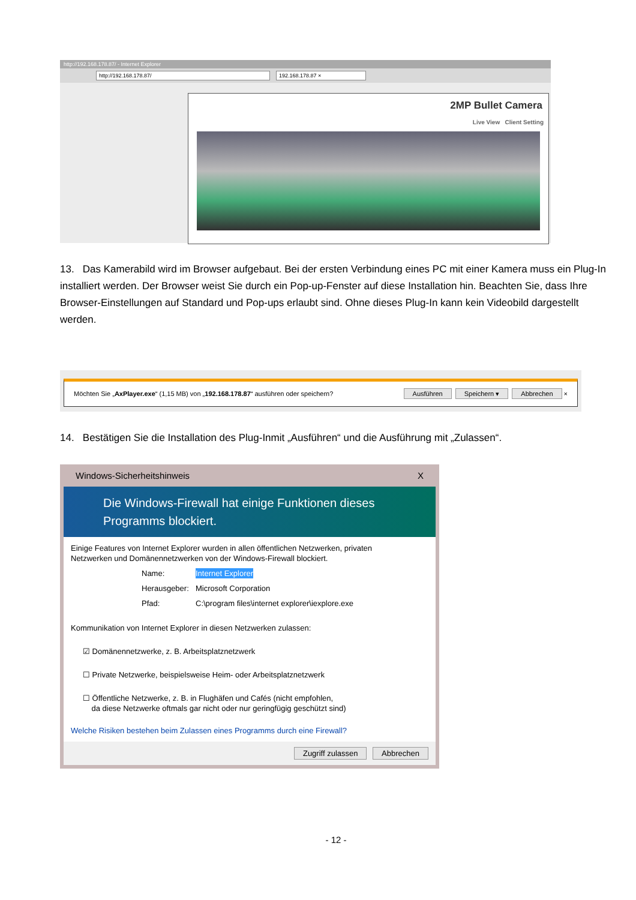http://192.168.178.87/ - Internet Explorer
http://192.168.178.87/ 192.168.178.87 ×
2MP Bullet Camera
Live View Client Setting
13. Das Kamerabild wird im Browser aufgebaut. Bei der ersten Verbindung eines PC mit einer Kamera muss ein Plug-In installiert werden. Der Browser weist Sie durch ein Pop-up-Fenster auf diese Installation hin. Beachten Sie, dass Ihre Browser-Einstellungen auf Standard und Pop-ups erlaubt sind. Ohne dieses Plug-In kann kein Videobild dargestellt werden.
Möchten Sie „AxPlayer.exe“ (1,15 MB) von „192.168.178.87“ ausführen oder speichern? Ausführen Speichern ▾ Abbrechen ×
14. Bestätigen Sie die Installation des Plug-Inmit „Ausführen“ und die Ausführung mit „Zulassen“.
Windows-Sicherheitshinweis X
Die Windows-Firewall hat einige Funktionen dieses
Programms blockiert.
Einige Features von Internet Explorer wurden in allen öffentlichen Netzwerken, privaten
Netzwerken und Domänennetzwerken von der Windows-Firewall blockiert.
Name: Internet Explorer
Herausgeber: Microsoft Corporation
Pfad: C:\program files\internet explorer\iexplore.exe
Kommunikation von Internet Explorer in diesen Netzwerken zulassen:
☑ Domänennetzwerke, z. B. Arbeitsplatznetzwerk
☐ Private Netzwerke, beispielsweise Heim- oder Arbeitsplatznetzwerk
☐ Öffentliche Netzwerke, z. B. in Flughäfen und Cafés (nicht empfohlen,
da diese Netzwerke oftmals gar nicht oder nur geringfügig geschützt sind)
Welche Risiken bestehen beim Zulassen eines Programms durch eine Firewall?
Zugriff zulassen Abbrechen
- 12 -